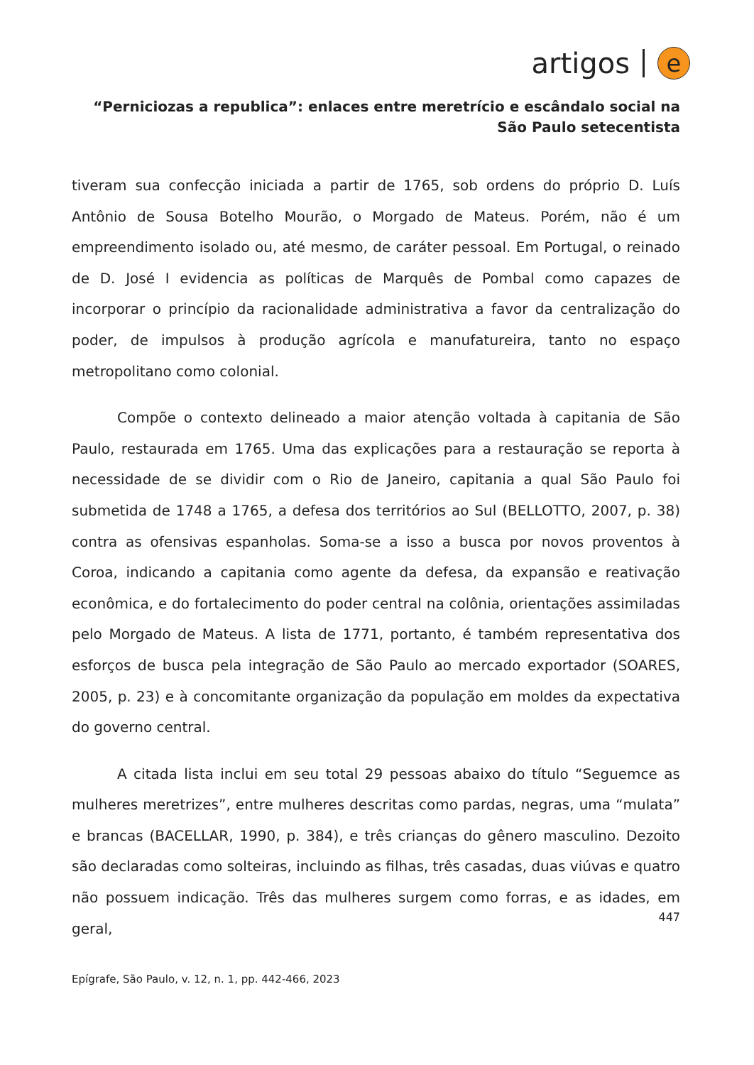artigos e
“Perniciozas a republica”: enlaces entre meretrício e escândalo social na São Paulo setecentista
tiveram sua confecção iniciada a partir de 1765, sob ordens do próprio D. Luís Antônio de Sousa Botelho Mourão, o Morgado de Mateus. Porém, não é um empreendimento isolado ou, até mesmo, de caráter pessoal. Em Portugal, o reinado de D. José I evidencia as políticas de Marquês de Pombal como capazes de incorporar o princípio da racionalidade administrativa a favor da centralização do poder, de impulsos à produção agrícola e manufatureira, tanto no espaço metropolitano como colonial.
Compõe o contexto delineado a maior atenção voltada à capitania de São Paulo, restaurada em 1765. Uma das explicações para a restauração se reporta à necessidade de se dividir com o Rio de Janeiro, capitania a qual São Paulo foi submetida de 1748 a 1765, a defesa dos territórios ao Sul (BELLOTTO, 2007, p. 38) contra as ofensivas espanholas. Soma-se a isso a busca por novos proventos à Coroa, indicando a capitania como agente da defesa, da expansão e reativação econômica, e do fortalecimento do poder central na colônia, orientações assimiladas pelo Morgado de Mateus. A lista de 1771, portanto, é também representativa dos esforços de busca pela integração de São Paulo ao mercado exportador (SOARES, 2005, p. 23) e à concomitante organização da população em moldes da expectativa do governo central.
A citada lista inclui em seu total 29 pessoas abaixo do título “Seguemce as mulheres meretrizes”, entre mulheres descritas como pardas, negras, uma “mulata” e brancas (BACELLAR, 1990, p. 384), e três crianças do gênero masculino. Dezoito são declaradas como solteiras, incluindo as filhas, três casadas, duas viúvas e quatro não possuem indicação. Três das mulheres surgem como forras, e as idades, em geral,
447
Epígrafe, São Paulo, v. 12, n. 1, pp. 442-466, 2023